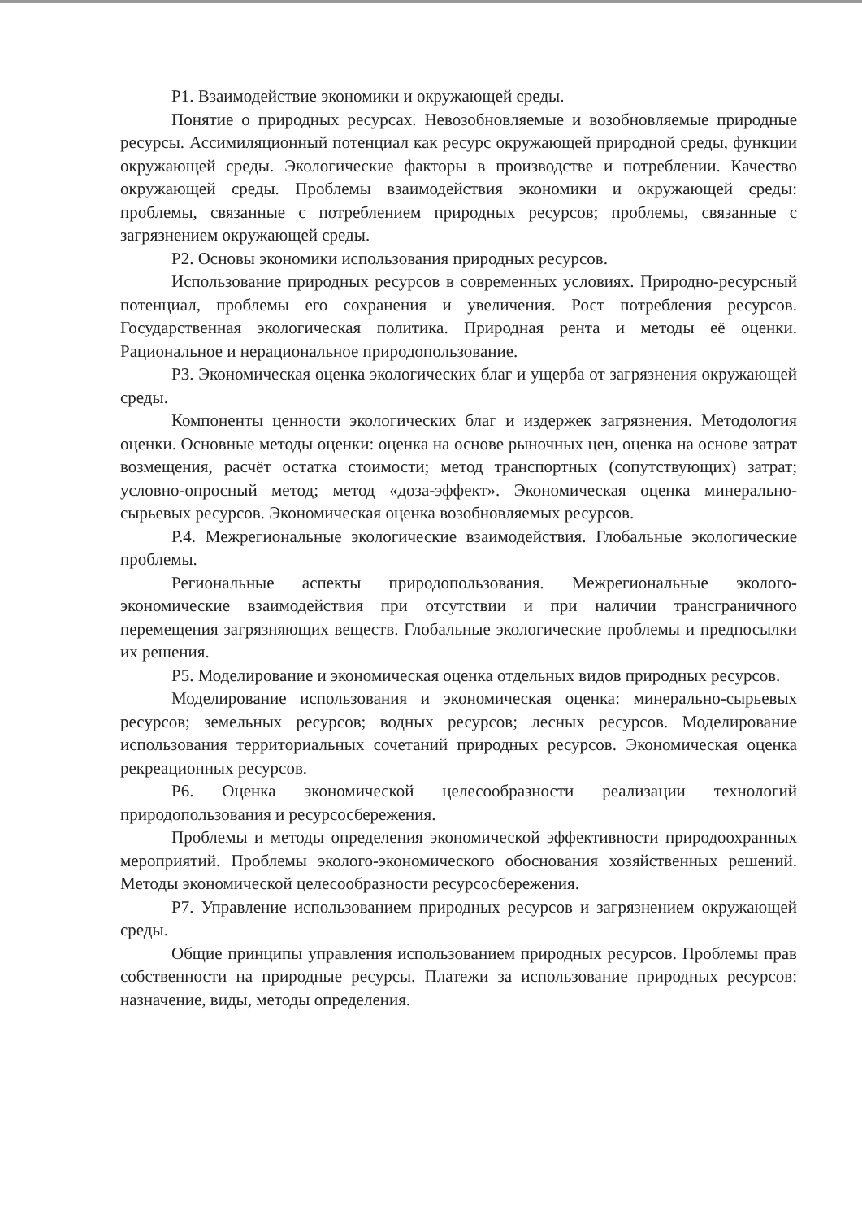Р1. Взаимодействие экономики и окружающей среды.
Понятие о природных ресурсах. Невозобновляемые и возобновляемые природные ресурсы. Ассимиляционный потенциал как ресурс окружающей природной среды, функции окружающей среды. Экологические факторы в производстве и потреблении. Качество окружающей среды. Проблемы взаимодействия экономики и окружающей среды: проблемы, связанные с потреблением природных ресурсов; проблемы, связанные с загрязнением окружающей среды.
Р2. Основы экономики использования природных ресурсов.
Использование природных ресурсов в современных условиях. Природно-ресурсный потенциал, проблемы его сохранения и увеличения. Рост потребления ресурсов. Государственная экологическая политика. Природная рента и методы её оценки. Рациональное и нерациональное природопользование.
Р3. Экономическая оценка экологических благ и ущерба от загрязнения окружающей среды.
Компоненты ценности экологических благ и издержек загрязнения. Методология оценки. Основные методы оценки: оценка на основе рыночных цен, оценка на основе затрат возмещения, расчёт остатка стоимости; метод транспортных (сопутствующих) затрат; условно-опросный метод; метод «доза-эффект». Экономическая оценка минерально-сырьевых ресурсов. Экономическая оценка возобновляемых ресурсов.
Р.4. Межрегиональные экологические взаимодействия. Глобальные экологические проблемы.
Региональные аспекты природопользования. Межрегиональные эколого-экономические взаимодействия при отсутствии и при наличии трансграничного перемещения загрязняющих веществ. Глобальные экологические проблемы и предпосылки их решения.
Р5. Моделирование и экономическая оценка отдельных видов природных ресурсов.
Моделирование использования и экономическая оценка: минерально-сырьевых ресурсов; земельных ресурсов; водных ресурсов; лесных ресурсов. Моделирование использования территориальных сочетаний природных ресурсов. Экономическая оценка рекреационных ресурсов.
Р6. Оценка экономической целесообразности реализации технологий природопользования и ресурсосбережения.
Проблемы и методы определения экономической эффективности природоохранных мероприятий. Проблемы эколого-экономического обоснования хозяйственных решений. Методы экономической целесообразности ресурсосбережения.
Р7. Управление использованием природных ресурсов и загрязнением окружающей среды.
Общие принципы управления использованием природных ресурсов. Проблемы прав собственности на природные ресурсы. Платежи за использование природных ресурсов: назначение, виды, методы определения.